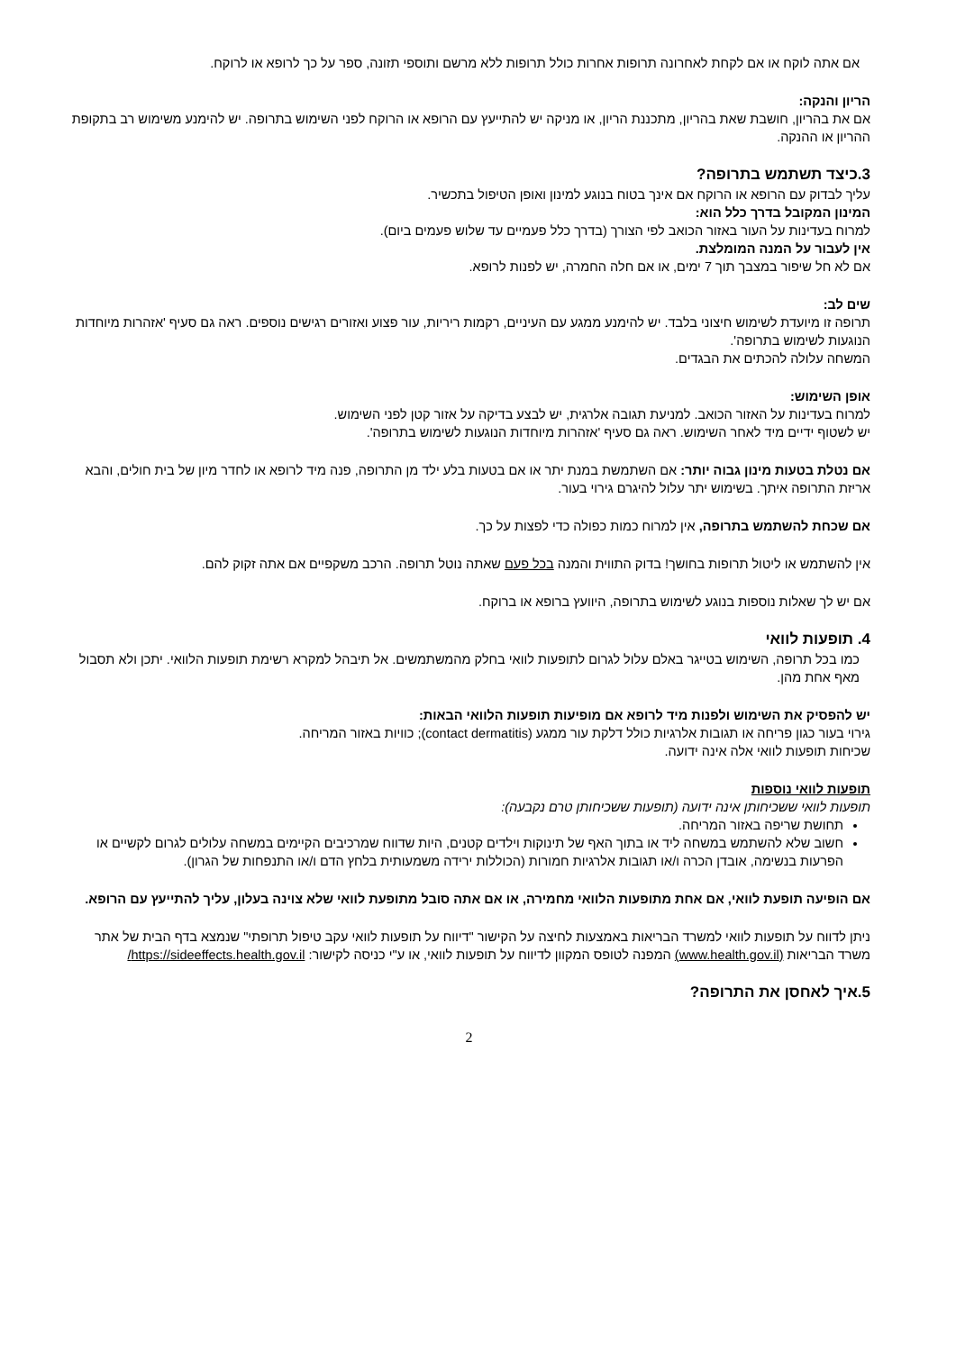אם אתה לוקח או אם לקחת לאחרונה תרופות אחרות כולל תרופות ללא מרשם ותוספי תזונה, ספר על כך לרופא או לרוקח.
הריון והנקה:
אם את בהריון, חושבת שאת בהריון, מתכננת הריון, או מניקה יש להתייעץ עם הרופא או הרוקח לפני השימוש בתרופה. יש להימנע משימוש רב בתקופת ההריון או ההנקה.
3.כיצד תשתמש בתרופה?
עליך לבדוק עם הרופא או הרוקח אם אינך בטוח בנוגע למינון ואופן הטיפול בתכשיר.
המינון המקובל בדרך כלל הוא:
למרוח בעדינות על העור באזור הכואב לפי הצורך (בדרך כלל פעמיים עד שלוש פעמים ביום).
אין לעבור על המנה המומלצת.
אם לא חל שיפור במצבך תוך 7 ימים, או אם חלה החמרה, יש לפנות לרופא.
שים לב:
תרופה זו מיועדת לשימוש חיצוני בלבד. יש להימנע ממגע עם העיניים, רקמות ריריות, עור פצוע ואזורים רגישים נוספים. ראה גם סעיף 'אזהרות מיוחדות הנוגעות לשימוש בתרופה'.
המשחה עלולה להכתים את הבגדים.
אופן השימוש:
למרוח בעדינות על האזור הכואב. למניעת תגובה אלרגית, יש לבצע בדיקה על אזור קטן לפני השימוש.
יש לשטוף ידיים מיד לאחר השימוש. ראה גם סעיף 'אזהרות מיוחדות הנוגעות לשימוש בתרופה'.
אם נטלת בטעות מינון גבוה יותר: אם השתמשת במנת יתר או אם בטעות בלע ילד מן התרופה, פנה מיד לרופא או לחדר מיון של בית חולים, והבא אריזת התרופה איתך. בשימוש יתר עלול להיגרם גירוי בעור.
אם שכחת להשתמש בתרופה, אין למרוח כמות כפולה כדי לפצות על כך.
אין להשתמש או ליטול תרופות בחושך! בדוק התווית והמנה בכל פעם שאתה נוטל תרופה. הרכב משקפיים אם אתה זקוק להם.
אם יש לך שאלות נוספות בנוגע לשימוש בתרופה, היוועץ ברופא או ברוקח.
4. תופעות לוואי
כמו בכל תרופה, השימוש בטייגר באלם עלול לגרום לתופעות לוואי בחלק מהמשתמשים. אל תיבהל למקרא רשימת תופעות הלוואי. יתכן ולא תסבול מאף אחת מהן.
יש להפסיק את השימוש ולפנות מיד לרופא אם מופיעות תופעות הלוואי הבאות:
גירוי בעור כגון פריחה או תגובות אלרגיות כולל דלקת עור ממגע (contact dermatitis); כוויות באזור המריחה.
שכיחות תופעות לוואי אלה אינה ידועה.
תופעות לוואי נוספות
תופעות לוואי ששכיחותן אינה ידועה (תופעות ששכיחותן טרם נקבעה):
תחושת שריפה באזור המריחה.
חשוב שלא להשתמש במשחה ליד או בתוך האף של תינוקות וילדים קטנים, היות שדווח שמרכיבים הקיימים במשחה עלולים לגרום לקשיים או הפרעות בנשימה, אובדן הכרה ו/או תגובות אלרגיות חמורות (הכוללות ירידה משמעותית בלחץ הדם ו/או התנפחות של הגרון).
אם הופיעה תופעת לוואי, אם אחת מתופעות הלוואי מחמירה, או אם אתה סובל מתופעת לוואי שלא צוינה בעלון, עליך להתייעץ עם הרופא.
ניתן לדווח על תופעות לוואי למשרד הבריאות באמצעות לחיצה על הקישור "דיווח על תופעות לוואי עקב טיפול תרופתי" שנמצא בדף הבית של אתר משרד הבריאות (www.health.gov.il) המפנה לטופס המקוון לדיווח על תופעות לוואי, או ע"י כניסה לקישור: https://sideeffects.health.gov.il/
5.איך לאחסן את התרופה?
2